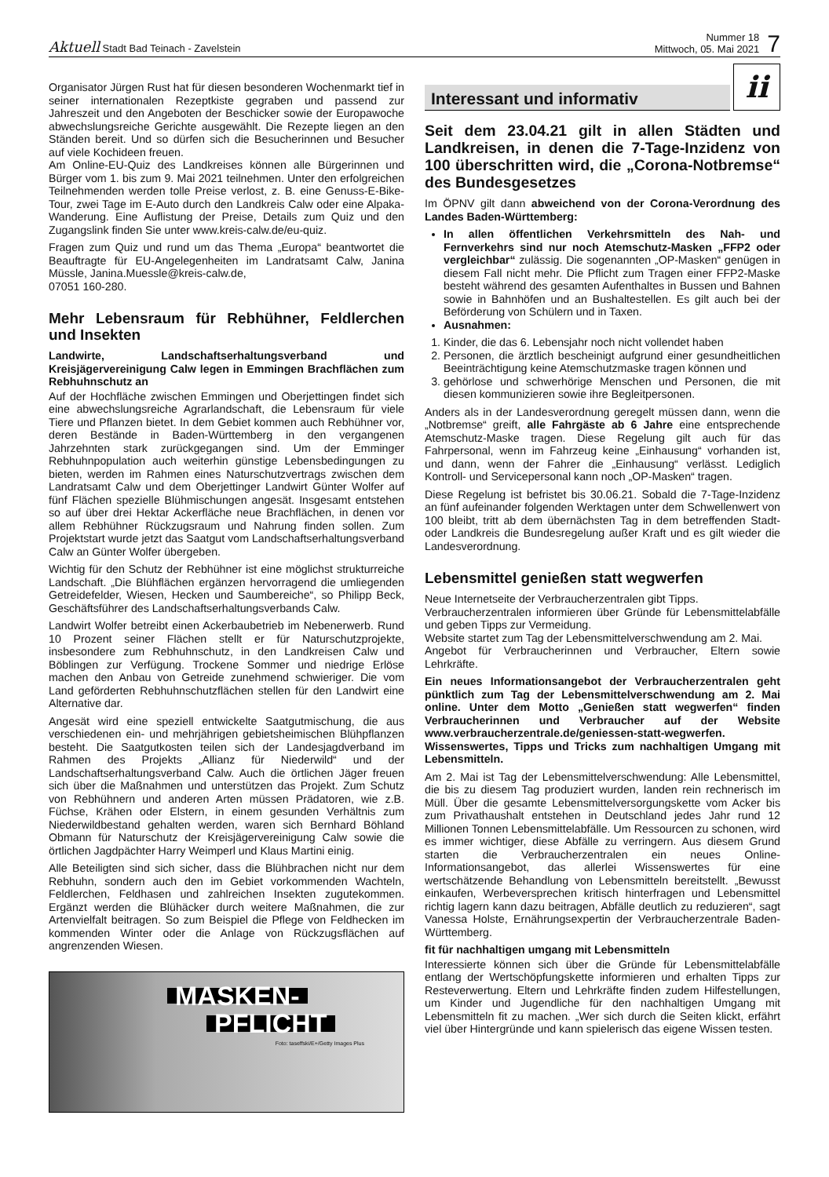Aktuell Stadt Bad Teinach - Zavelstein
Nummer 18
Mittwoch, 05. Mai 2021
7
Organisator Jürgen Rust hat für diesen besonderen Wochenmarkt tief in seiner internationalen Rezeptkiste gegraben und passend zur Jahreszeit und den Angeboten der Beschicker sowie der Europawoche abwechslungsreiche Gerichte ausgewählt. Die Rezepte liegen an den Ständen bereit. Und so dürfen sich die Besucherinnen und Besucher auf viele Kochideen freuen.
Am Online-EU-Quiz des Landkreises können alle Bürgerinnen und Bürger vom 1. bis zum 9. Mai 2021 teilnehmen. Unter den erfolgreichen Teilnehmenden werden tolle Preise verlost, z. B. eine Genuss-E-Bike-Tour, zwei Tage im E-Auto durch den Landkreis Calw oder eine Alpaka-Wanderung. Eine Auflistung der Preise, Details zum Quiz und den Zugangslink finden Sie unter www.kreis-calw.de/eu-quiz.
Fragen zum Quiz und rund um das Thema „Europa“ beantwortet die Beauftragte für EU-Angelegenheiten im Landratsamt Calw, Janina Müssle, Janina.Muessle@kreis-calw.de,
07051 160-280.
Mehr Lebensraum für Rebhühner, Feldlerchen und Insekten
Landwirte, Landschaftserhaltungsverband und Kreisjägervereinigung Calw legen in Emmingen Brachflächen zum Rebhuhnschutz an
Auf der Hochfläche zwischen Emmingen und Oberjettingen findet sich eine abwechslungsreiche Agrarlandschaft, die Lebensraum für viele Tiere und Pflanzen bietet. In dem Gebiet kommen auch Rebhühner vor, deren Bestände in Baden-Württemberg in den vergangenen Jahrzehnten stark zurückgegangen sind. Um der Emminger Rebhuhnpopulation auch weiterhin günstige Lebensbedingungen zu bieten, werden im Rahmen eines Naturschutzvertrags zwischen dem Landratsamt Calw und dem Oberjettinger Landwirt Günter Wolfer auf fünf Flächen spezielle Blühmischungen angesät. Insgesamt entstehen so auf über drei Hektar Ackerfläche neue Brachflächen, in denen vor allem Rebhühner Rückzugsraum und Nahrung finden sollen. Zum Projektstart wurde jetzt das Saatgut vom Landschaftserhaltungsverband Calw an Günter Wolfer übergeben.
Wichtig für den Schutz der Rebhühner ist eine möglichst strukturreiche Landschaft. „Die Blühflächen ergänzen hervorragend die umliegenden Getreidefelder, Wiesen, Hecken und Saumbereiche“, so Philipp Beck, Geschäftsführer des Landschaftserhaltungsverbands Calw.
Landwirt Wolfer betreibt einen Ackerbaubetrieb im Nebenerwerb. Rund 10 Prozent seiner Flächen stellt er für Naturschutzprojekte, insbesondere zum Rebhuhnschutz, in den Landkreisen Calw und Böblingen zur Verfügung. Trockene Sommer und niedrige Erlöse machen den Anbau von Getreide zunehmend schwieriger. Die vom Land geförderten Rebhuhnschutzflächen stellen für den Landwirt eine Alternative dar.
Angesät wird eine speziell entwickelte Saatgutmischung, die aus verschiedenen ein- und mehrjährigen gebietsheimischen Blühpflanzen besteht. Die Saatgutkosten teilen sich der Landesjagdverband im Rahmen des Projekts „Allianz für Niederwild“ und der Landschaftserhaltungsverband Calw. Auch die örtlichen Jäger freuen sich über die Maßnahmen und unterstützen das Projekt. Zum Schutz von Rebhühnern und anderen Arten müssen Prädatoren, wie z.B. Füchse, Krähen oder Elstern, in einem gesunden Verhältnis zum Niederwildbestand gehalten werden, waren sich Bernhard Böhland Obmann für Naturschutz der Kreisjägervereinigung Calw sowie die örtlichen Jagdpächter Harry Weimperl und Klaus Martini einig.
Alle Beteiligten sind sich sicher, dass die Blühbrachen nicht nur dem Rebhuhn, sondern auch den im Gebiet vorkommenden Wachteln, Feldlerchen, Feldhasen und zahlreichen Insekten zugutekommen. Ergänzt werden die Blühäcker durch weitere Maßnahmen, die zur Artenvielfalt beitragen. So zum Beispiel die Pflege von Feldhecken im kommenden Winter oder die Anlage von Rückzugsflächen auf angrenzenden Wiesen.
MASKEN-
PFLICHT
Foto: taseffski/E+/Getty Images Plus
Interessant und informativ
ii
Seit dem 23.04.21 gilt in allen Städten und Landkreisen, in denen die 7-Tage-Inzidenz von 100 überschritten wird, die „Corona-Notbremse“ des Bundesgesetzes
Im ÖPNV gilt dann abweichend von der Corona-Verordnung des Landes Baden-Württemberg:
In allen öffentlichen Verkehrsmitteln des Nah- und Fernverkehrs sind nur noch Atemschutz-Masken „FFP2 oder vergleichbar“ zulässig. Die sogenannten „OP-Masken“ genügen in diesem Fall nicht mehr. Die Pflicht zum Tragen einer FFP2-Maske besteht während des gesamten Aufenthaltes in Bussen und Bahnen sowie in Bahnhöfen und an Bushaltestellen. Es gilt auch bei der Beförderung von Schülern und in Taxen.
Ausnahmen:
1. Kinder, die das 6. Lebensjahr noch nicht vollendet haben
2. Personen, die ärztlich bescheinigt aufgrund einer gesundheitlichen Beeinträchtigung keine Atemschutzmaske tragen können und
3. gehörlose und schwerhörige Menschen und Personen, die mit diesen kommunizieren sowie ihre Begleitpersonen.
Anders als in der Landesverordnung geregelt müssen dann, wenn die „Notbremse“ greift, alle Fahrgäste ab 6 Jahre eine entsprechende Atemschutz-Maske tragen. Diese Regelung gilt auch für das Fahrpersonal, wenn im Fahrzeug keine „Einhausung“ vorhanden ist, und dann, wenn der Fahrer die „Einhausung“ verlässt. Lediglich Kontroll- und Servicepersonal kann noch „OP-Masken“ tragen.
Diese Regelung ist befristet bis 30.06.21. Sobald die 7-Tage-Inzidenz an fünf aufeinander folgenden Werktagen unter dem Schwellenwert von 100 bleibt, tritt ab dem übernächsten Tag in dem betreffenden Stadt- oder Landkreis die Bundesregelung außer Kraft und es gilt wieder die Landesverordnung.
Lebensmittel genießen statt wegwerfen
Neue Internetseite der Verbraucherzentralen gibt Tipps.
Verbraucherzentralen informieren über Gründe für Lebensmittelabfälle und geben Tipps zur Vermeidung.
Website startet zum Tag der Lebensmittelverschwendung am 2. Mai.
Angebot für Verbraucherinnen und Verbraucher, Eltern sowie Lehrkräfte.
Ein neues Informationsangebot der Verbraucherzentralen geht pünktlich zum Tag der Lebensmittelverschwendung am 2. Mai online. Unter dem Motto „Genießen statt wegwerfen“ finden Verbraucherinnen und Verbraucher auf der Website www.verbraucherzentrale.de/geniessen-statt-wegwerfen. Wissenswertes, Tipps und Tricks zum nachhaltigen Umgang mit Lebensmitteln.
Am 2. Mai ist Tag der Lebensmittelverschwendung: Alle Lebensmittel, die bis zu diesem Tag produziert wurden, landen rein rechnerisch im Müll. Über die gesamte Lebensmittelversorgungskette vom Acker bis zum Privathaushalt entstehen in Deutschland jedes Jahr rund 12 Millionen Tonnen Lebensmittelabfälle. Um Ressourcen zu schonen, wird es immer wichtiger, diese Abfälle zu verringern. Aus diesem Grund starten die Verbraucherzentralen ein neues Online-Informationsangebot, das allerlei Wissenswertes für eine wertschätzende Behandlung von Lebensmitteln bereitstellt. „Bewusst einkaufen, Werbeversprechen kritisch hinterfragen und Lebensmittel richtig lagern kann dazu beitragen, Abfälle deutlich zu reduzieren“, sagt Vanessa Holste, Ernährungsexpertin der Verbraucherzentrale Baden-Württemberg.
fit für nachhaltigen umgang mit Lebensmitteln
Interessierte können sich über die Gründe für Lebensmittelabfälle entlang der Wertschöpfungskette informieren und erhalten Tipps zur Resteverwertung. Eltern und Lehrkräfte finden zudem Hilfestellungen, um Kinder und Jugendliche für den nachhaltigen Umgang mit Lebensmitteln fit zu machen. „Wer sich durch die Seiten klickt, erfährt viel über Hintergründe und kann spielerisch das eigene Wissen testen.